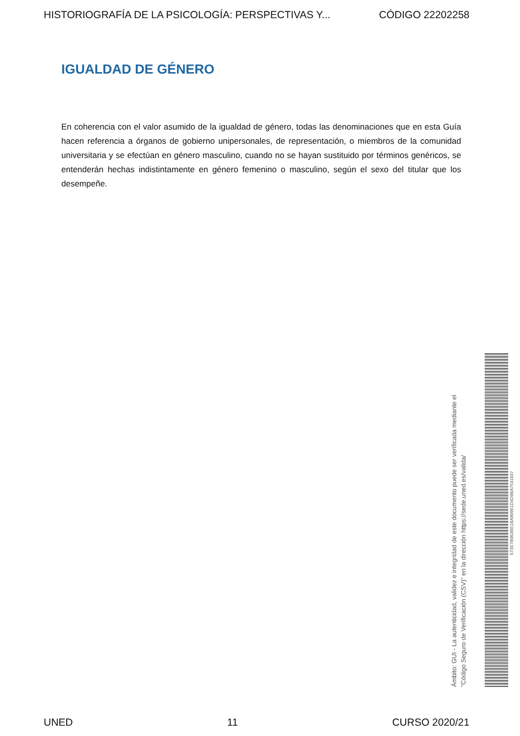HISTORIOGRAFÍA DE LA PSICOLOGÍA: PERSPECTIVAS Y... CÓDIGO 22202258
IGUALDAD DE GÉNERO
En coherencia con el valor asumido de la igualdad de género, todas las denominaciones que en esta Guía hacen referencia a órganos de gobierno unipersonales, de representación, o miembros de la comunidad universitaria y se efectúan en género masculino, cuando no se hayan sustituido por términos genéricos, se entenderán hechas indistintamente en género femenino o masculino, según el sexo del titular que los desempeñe.
Ámbito: GUI - La autenticidad, validez e integridad de este documento puede ser verificada mediante el
"Código Seguro de Verificación (CSV)" en la dirección https://sede.uned.es/valida/
573E7B063BE1BA80961D4D9BA7541037
UNED 11 CURSO 2020/21